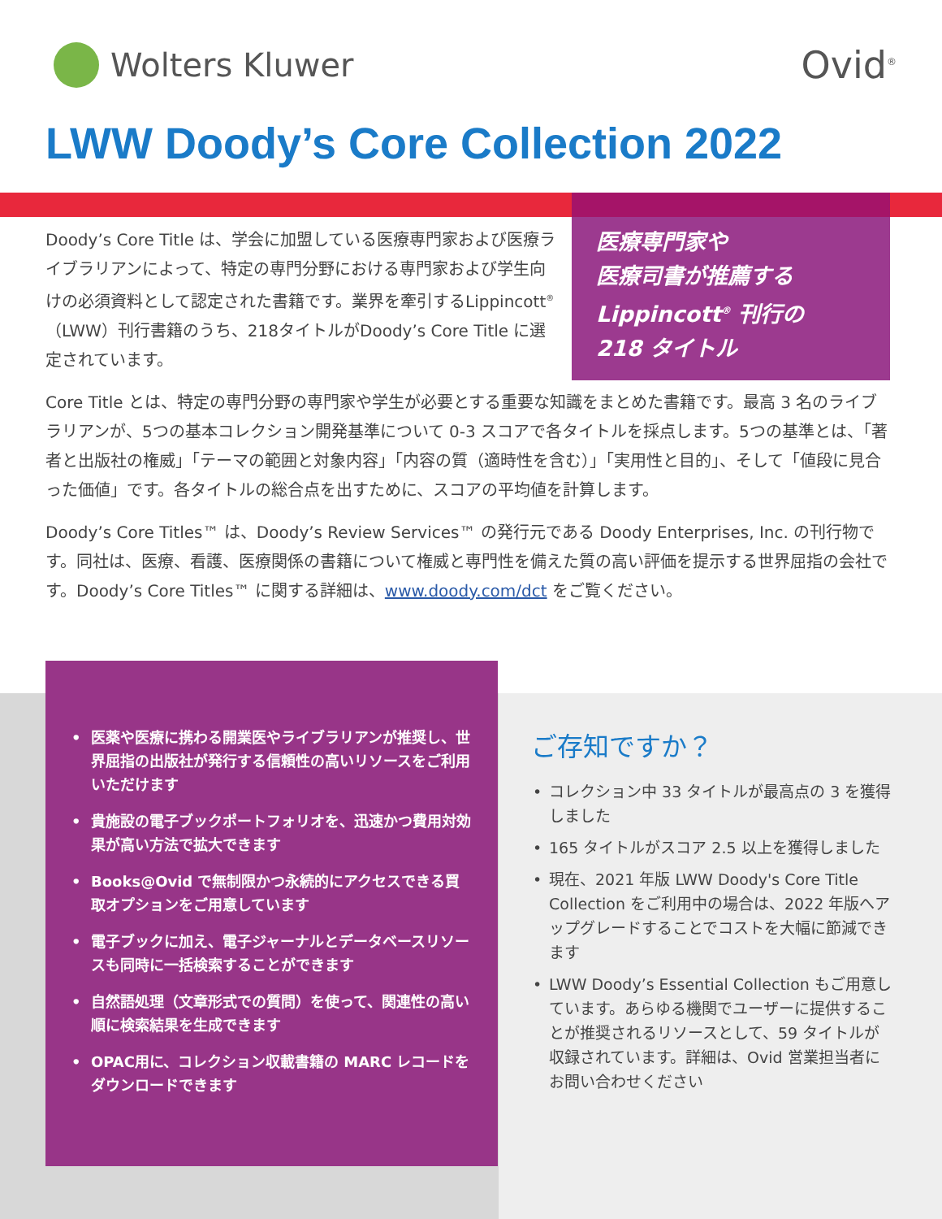Wolters Kluwer
Ovid<sup>®</sup>
LWW Doody’s Core Collection 2022
医療専門家や
医療司書が推薦する
Lippincott<sup>®</sup> 刊行の
218 タイトル
Doody’s Core Title は、学会に加盟している医療専門家および医療ライブラリアンによって、特定の専門分野における専門家および学生向けの必須資料として認定された書籍です。業界を牽引するLippincott<sup>®</sup>（LWW）刊行書籍のうち、218タイトルがDoody’s Core Title に選定されています。
Core Title とは、特定の専門分野の専門家や学生が必要とする重要な知識をまとめた書籍です。最高 3 名のライブラリアンが、5つの基本コレクション開発基準について 0-3 スコアで各タイトルを採点します。5つの基準とは、「著者と出版社の権威」「テーマの範囲と対象内容」「内容の質（適時性を含む）」「実用性と目的」、そして「値段に見合った価値」です。各タイトルの総合点を出すために、スコアの平均値を計算します。
Doody’s Core Titles™ は、Doody’s Review Services™ の発行元である Doody Enterprises, Inc. の刊行物です。同社は、医療、看護、医療関係の書籍について権威と専門性を備えた質の高い評価を提示する世界屈指の会社です。Doody’s Core Titles™ に関する詳細は、www.doody.com/dct をご覧ください。
• 医薬や医療に携わる開業医やライブラリアンが推奨し、世界屈指の出版社が発行する信頼性の高いリソースをご利用いただけます
• 貴施設の電子ブックポートフォリオを、迅速かつ費用対効果が高い方法で拡大できます
• Books@Ovid で無制限かつ永続的にアクセスできる買取オプションをご用意しています
• 電子ブックに加え、電子ジャーナルとデータベースリソースも同時に一括検索することができます
• 自然語処理（文章形式での質問）を使って、関連性の高い順に検索結果を生成できます
• OPAC用に、コレクション収載書籍の MARC レコードをダウンロードできます
ご存知ですか？
• コレクション中 33 タイトルが最高点の 3 を獲得しました
• 165 タイトルがスコア 2.5 以上を獲得しました
• 現在、2021 年版 LWW Doody's Core Title Collection をご利用中の場合は、2022 年版へアップグレードすることでコストを大幅に節減できます
• LWW Doody’s Essential Collection もご用意しています。あらゆる機関でユーザーに提供することが推奨されるリソースとして、59 タイトルが収録されています。詳細は、Ovid 営業担当者にお問い合わせください